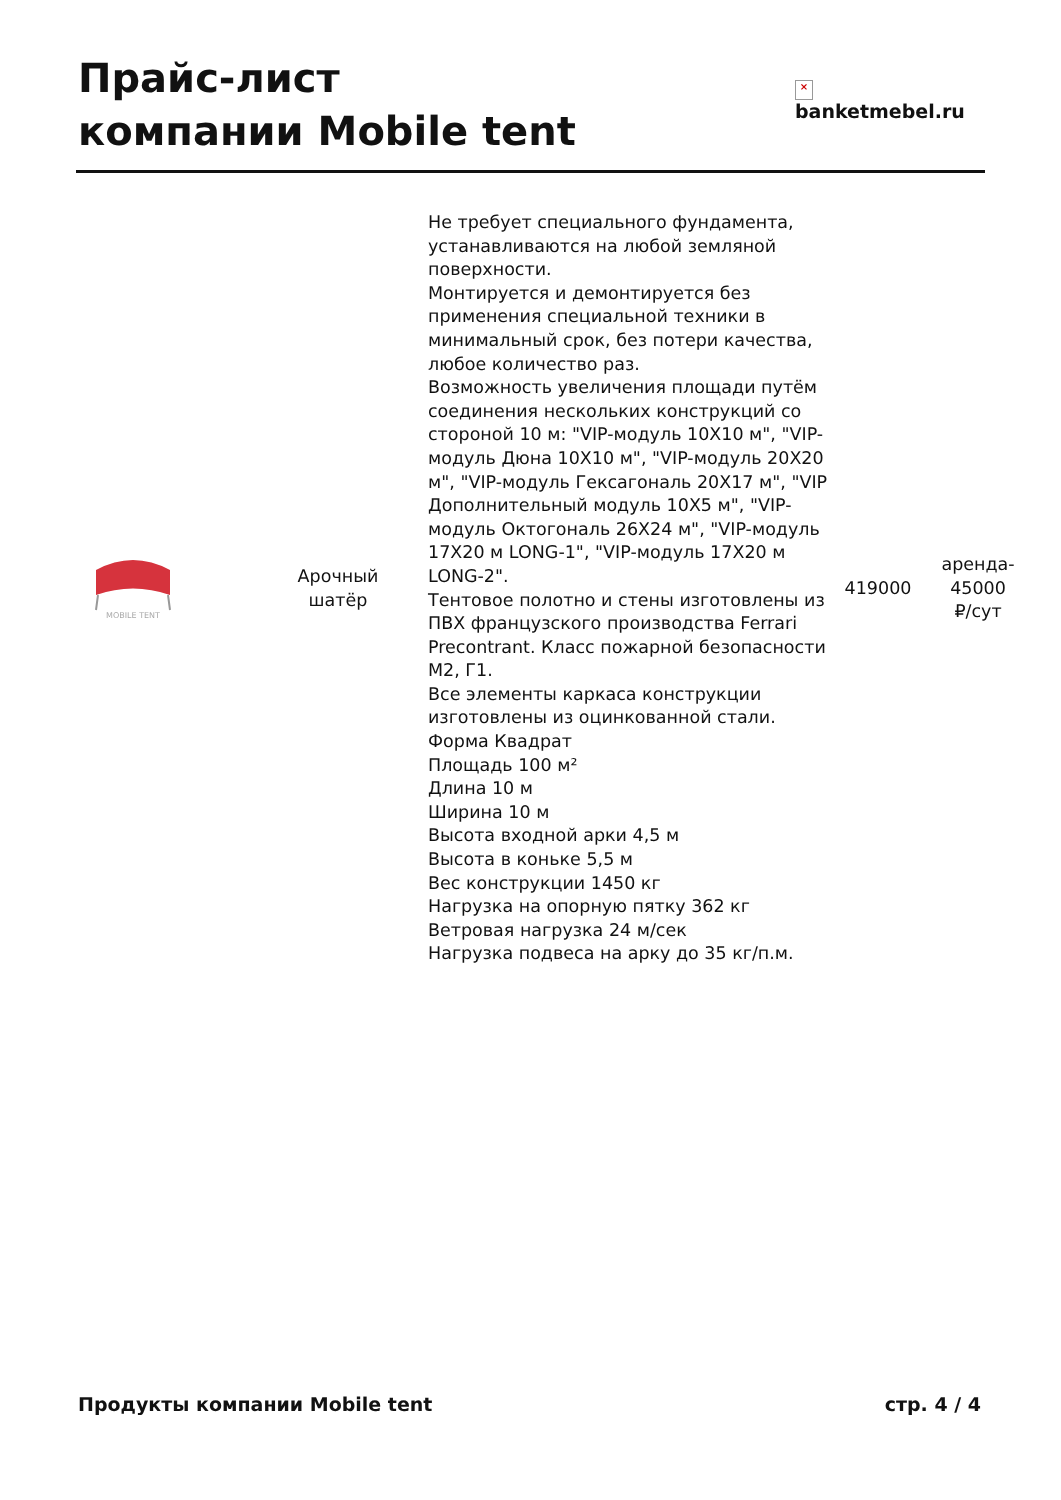Прайс-лист
компании Mobile tent
×
banketmebel.ru
| MOBILE TENT | Арочный шатёр | Не требует специального фундамента, устанавливаются на любой земляной поверхности. Монтируется и демонтируется без применения специальной техники в минимальный срок, без потери качества, любое количество раз. Возможность увеличения площади путём соединения нескольких конструкций со стороной 10 м: "VIP-модуль 10Х10 м", "VIP-модуль Дюна 10Х10 м", "VIP-модуль 20Х20 м", "VIP-модуль Гексагональ 20Х17 м", "VIP Дополнительный модуль 10Х5 м", "VIP-модуль Октогональ 26Х24 м", "VIP-модуль 17Х20 м LONG-1", "VIP-модуль 17Х20 м LONG-2". Тентовое полотно и стены изготовлены из ПВХ французского производства Ferrari Precontrant. Класс пожарной безопасности М2, Г1. Все элементы каркаса конструкции изготовлены из оцинкованной стали. Форма Квадрат Площадь 100 м² Длина 10 м Ширина 10 м Высота входной арки 4,5 м Высота в коньке 5,5 м Вес конструкции 1450 кг Нагрузка на опорную пятку 362 кг Ветровая нагрузка 24 м/сек Нагрузка подвеса на арку до 35 кг/п.м. | 419000 | аренда- 45000 ₽/сут |
Продукты компании Mobile tent стр. 4 / 4